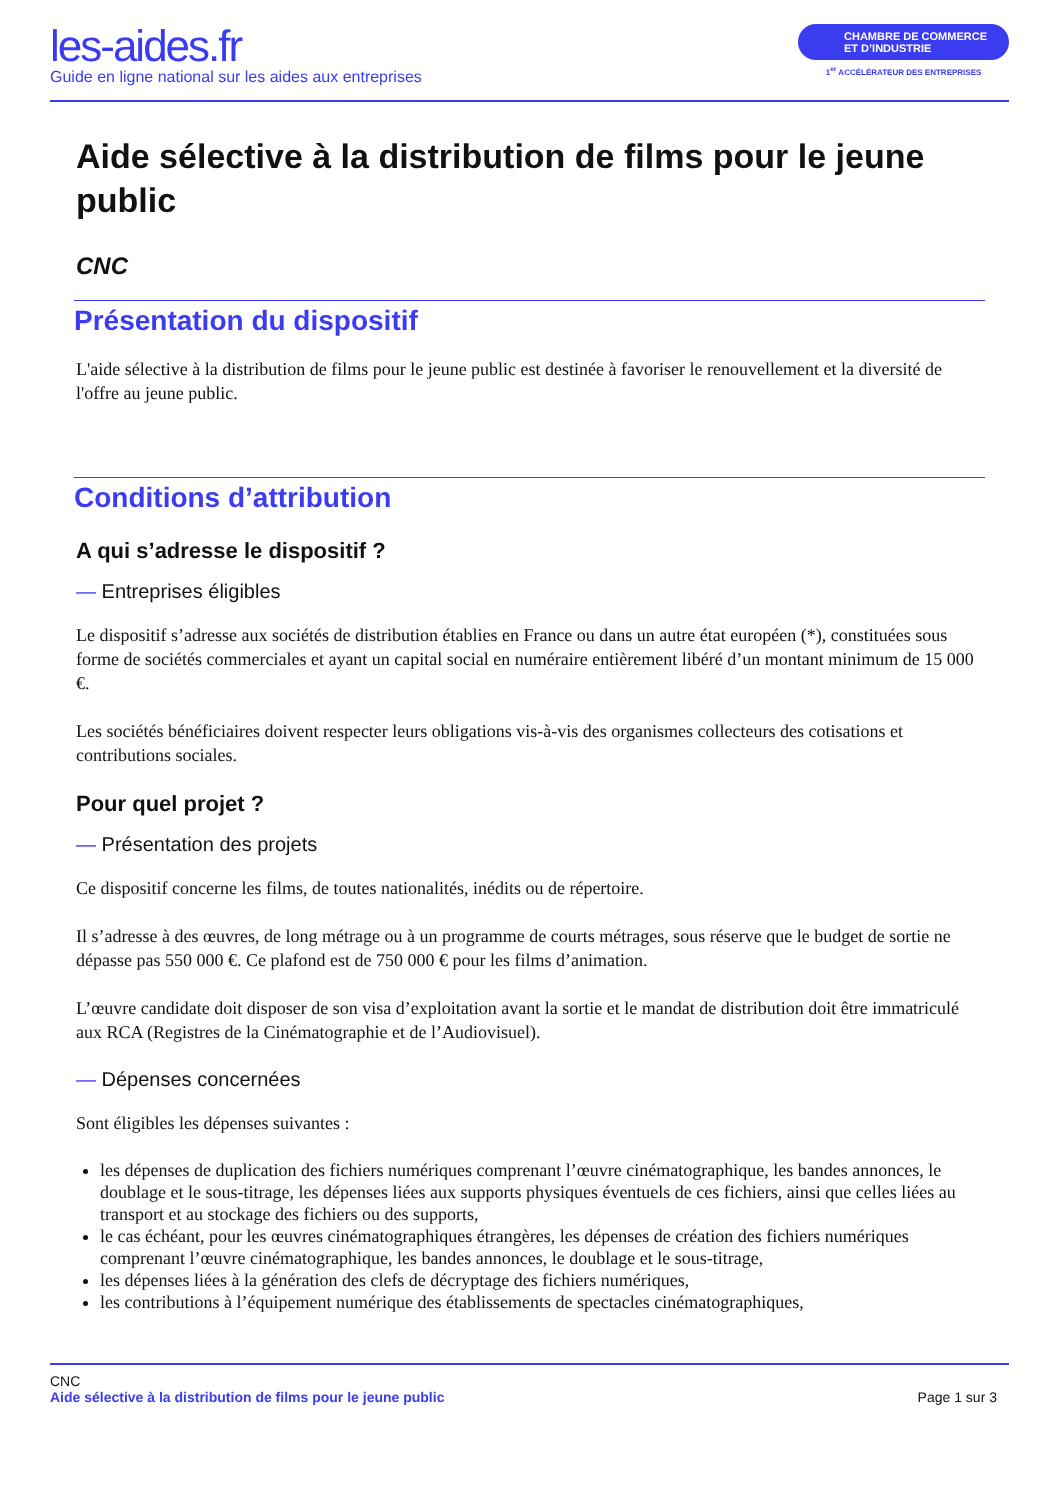les-aides.fr
Guide en ligne national sur les aides aux entreprises
CHAMBRE DE COMMERCE
ET D’INDUSTRIE
1<sup>er</sup> ACCÉLÉRATEUR DES ENTREPRISES
Aide sélective à la distribution de films pour le jeune public
CNC
Présentation du dispositif
L'aide sélective à la distribution de films pour le jeune public est destinée à favoriser le renouvellement et la diversité de l'offre au jeune public.
Conditions d’attribution
A qui s’adresse le dispositif ?
— Entreprises éligibles
Le dispositif s’adresse aux sociétés de distribution établies en France ou dans un autre état européen (*), constituées sous forme de sociétés commerciales et ayant un capital social en numéraire entièrement libéré d’un montant minimum de 15 000 €.
Les sociétés bénéficiaires doivent respecter leurs obligations vis-à-vis des organismes collecteurs des cotisations et contributions sociales.
Pour quel projet ?
— Présentation des projets
Ce dispositif concerne les films, de toutes nationalités, inédits ou de répertoire.
Il s’adresse à des œuvres, de long métrage ou à un programme de courts métrages, sous réserve que le budget de sortie ne dépasse pas 550 000 €. Ce plafond est de 750 000 € pour les films d’animation.
L’œuvre candidate doit disposer de son visa d’exploitation avant la sortie et le mandat de distribution doit être immatriculé aux RCA (Registres de la Cinématographie et de l’Audiovisuel).
— Dépenses concernées
Sont éligibles les dépenses suivantes :
les dépenses de duplication des fichiers numériques comprenant l’œuvre cinématographique, les bandes annonces, le doublage et le sous-titrage, les dépenses liées aux supports physiques éventuels de ces fichiers, ainsi que celles liées au transport et au stockage des fichiers ou des supports,
le cas échéant, pour les œuvres cinématographiques étrangères, les dépenses de création des fichiers numériques comprenant l’œuvre cinématographique, les bandes annonces, le doublage et le sous-titrage,
les dépenses liées à la génération des clefs de décryptage des fichiers numériques,
les contributions à l’équipement numérique des établissements de spectacles cinématographiques,
CNC
Aide sélective à la distribution de films pour le jeune public
Page 1 sur 3